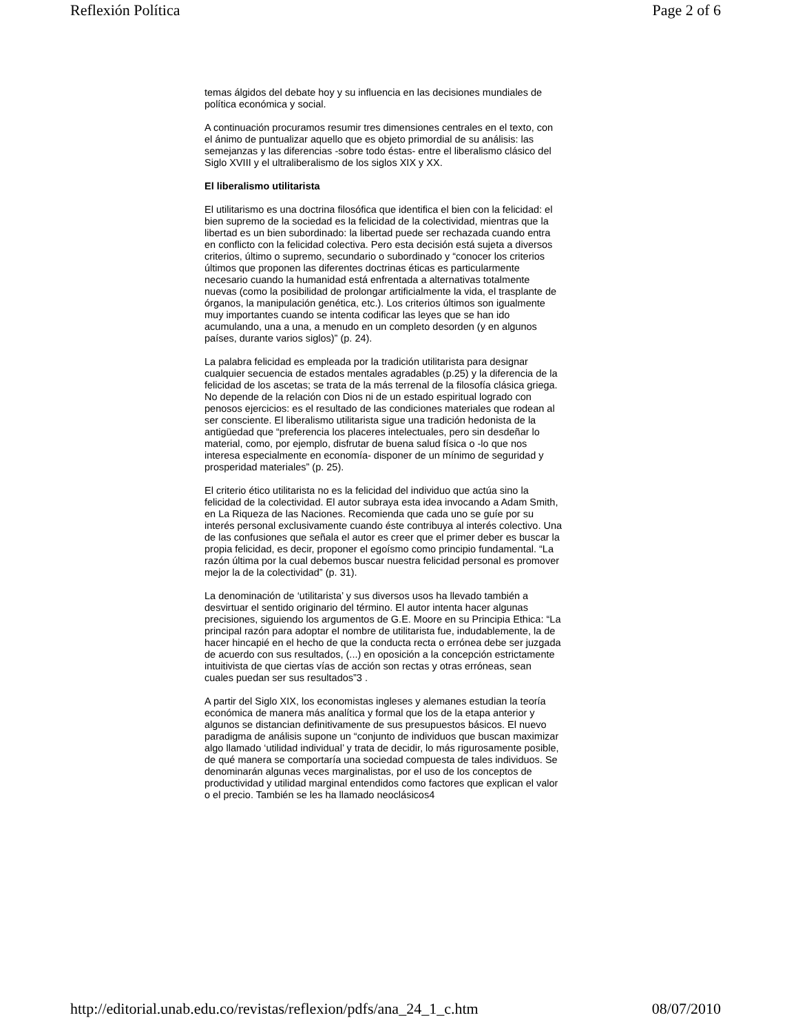Reflexión Política Page 2 of 6
temas álgidos del debate hoy y su influencia en las decisiones mundiales de política económica y social.
A continuación procuramos resumir tres dimensiones centrales en el texto, con el ánimo de puntualizar aquello que es objeto primordial de su análisis: las semejanzas y las diferencias -sobre todo éstas- entre el liberalismo clásico del Siglo XVIII y el ultraliberalismo de los siglos XIX y XX.
El liberalismo utilitarista
El utilitarismo es una doctrina filosófica que identifica el bien con la felicidad: el bien supremo de la sociedad es la felicidad de la colectividad, mientras que la libertad es un bien subordinado: la libertad puede ser rechazada cuando entra en conflicto con la felicidad colectiva. Pero esta decisión está sujeta a diversos criterios, último o supremo, secundario o subordinado y “conocer los criterios últimos que proponen las diferentes doctrinas éticas es particularmente necesario cuando la humanidad está enfrentada a alternativas totalmente nuevas (como la posibilidad de prolongar artificialmente la vida, el trasplante de órganos, la manipulación genética, etc.). Los criterios últimos son igualmente muy importantes cuando se intenta codificar las leyes que se han ido acumulando, una a una, a menudo en un completo desorden (y en algunos países, durante varios siglos)” (p. 24).
La palabra felicidad es empleada por la tradición utilitarista para designar cualquier secuencia de estados mentales agradables (p.25) y la diferencia de la felicidad de los ascetas; se trata de la más terrenal de la filosofía clásica griega. No depende de la relación con Dios ni de un estado espiritual logrado con penosos ejercicios: es el resultado de las condiciones materiales que rodean al ser consciente. El liberalismo utilitarista sigue una tradición hedonista de la antigüedad que “preferencia los placeres intelectuales, pero sin desdeñar lo material, como, por ejemplo, disfrutar de buena salud física o -lo que nos interesa especialmente en economía- disponer de un mínimo de seguridad y prosperidad materiales” (p. 25).
El criterio ético utilitarista no es la felicidad del individuo que actúa sino la felicidad de la colectividad. El autor subraya esta idea invocando a Adam Smith, en La Riqueza de las Naciones. Recomienda que cada uno se guíe por su interés personal exclusivamente cuando éste contribuya al interés colectivo. Una de las confusiones que señala el autor es creer que el primer deber es buscar la propia felicidad, es decir, proponer el egoísmo como principio fundamental. “La razón última por la cual debemos buscar nuestra felicidad personal es promover mejor la de la colectividad” (p. 31).
La denominación de ‘utilitarista’ y sus diversos usos ha llevado también a desvirtuar el sentido originario del término. El autor intenta hacer algunas precisiones, siguiendo los argumentos de G.E. Moore en su Principia Ethica: “La principal razón para adoptar el nombre de utilitarista fue, indudablemente, la de hacer hincapié en el hecho de que la conducta recta o errónea debe ser juzgada de acuerdo con sus resultados, (...) en oposición a la concepción estrictamente intuitivista de que ciertas vías de acción son rectas y otras erróneas, sean cuales puedan ser sus resultados”3 .
A partir del Siglo XIX, los economistas ingleses y alemanes estudian la teoría económica de manera más analítica y formal que los de la etapa anterior y algunos se distancian definitivamente de sus presupuestos básicos. El nuevo paradigma de análisis supone un “conjunto de individuos que buscan maximizar algo llamado ‘utilidad individual’ y trata de decidir, lo más rigurosamente posible, de qué manera se comportaría una sociedad compuesta de tales individuos. Se denominarán algunas veces marginalistas, por el uso de los conceptos de productividad y utilidad marginal entendidos como factores que explican el valor o el precio. También se les ha llamado neoclásicos4
http://editorial.unab.edu.co/revistas/reflexion/pdfs/ana_24_1_c.htm 08/07/2010